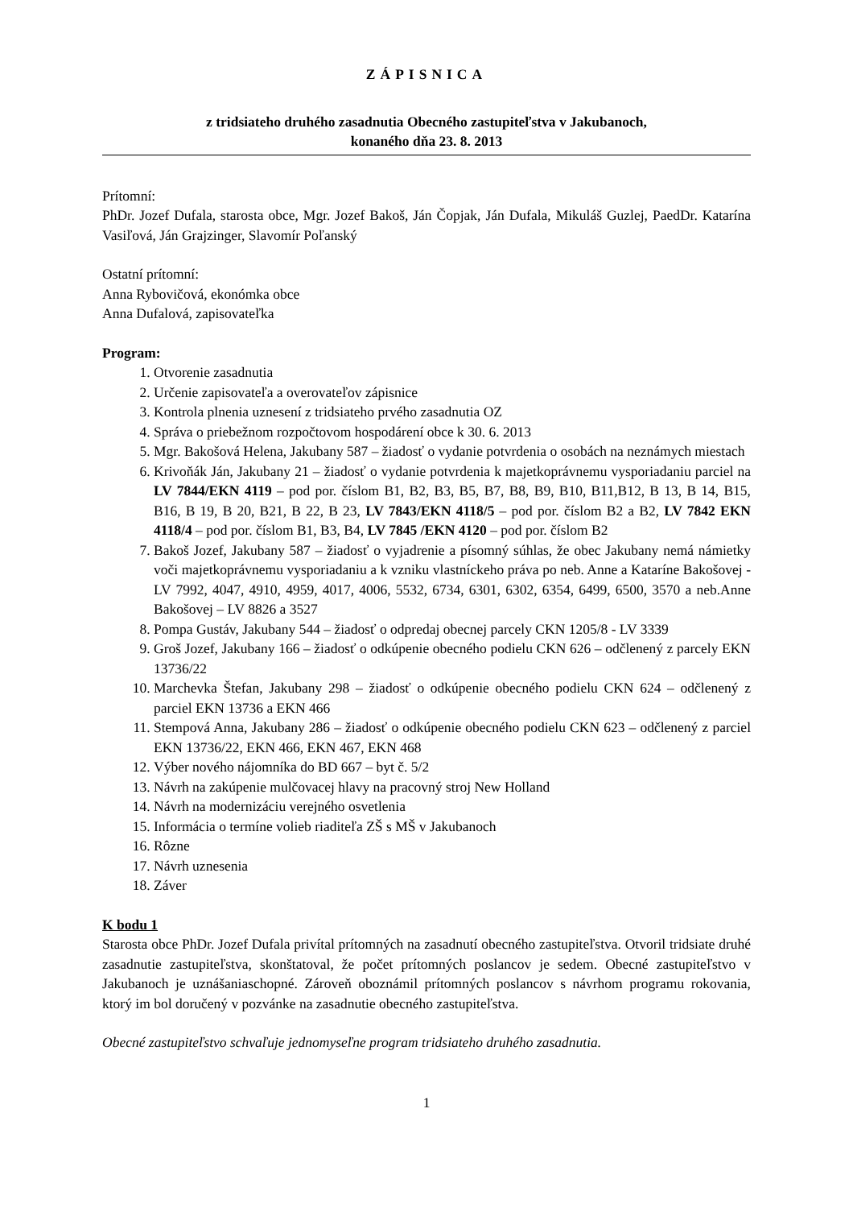ZÁPISNICA
z tridsiateho druhého zasadnutia Obecného zastupiteľstva v Jakubanoch,
konaného dňa 23. 8. 2013
Prítomní:
PhDr. Jozef Dufala, starosta obce, Mgr. Jozef Bakoš, Ján Čopjak, Ján Dufala, Mikuláš Guzlej, PaedDr. Katarína Vasiľová, Ján Grajzinger, Slavomír Poľanský
Ostatní prítomní:
Anna Rybovičová, ekonómka obce
Anna Dufalová, zapisovateľka
Program:
1. Otvorenie zasadnutia
2. Určenie zapisovateľa a overovateľov zápisnice
3. Kontrola plnenia uznesení z tridsiateho prvého zasadnutia OZ
4. Správa o priebežnom rozpočtovom hospodárení obce k 30. 6. 2013
5. Mgr. Bakošová Helena, Jakubany 587 – žiadosť o vydanie potvrdenia o osobách na neznámych miestach
6. Krivoňák Ján, Jakubany 21 – žiadosť o vydanie potvrdenia k majetkoprávnemu vysporiadaniu parciel na LV 7844/EKN 4119 – pod por. číslom B1, B2, B3, B5, B7, B8, B9, B10, B11,B12, B 13, B 14, B15, B16, B 19, B 20, B21, B 22, B 23, LV 7843/EKN 4118/5 – pod por. číslom B2 a B2, LV 7842 EKN 4118/4 – pod por. číslom B1, B3, B4, LV 7845 /EKN 4120 – pod por. číslom B2
7. Bakoš Jozef, Jakubany 587 – žiadosť o vyjadrenie a písomný súhlas, že obec Jakubany nemá námietky voči majetkoprávnemu vysporiadaniu a k vzniku vlastníckeho práva po neb. Anne a Kataríne Bakošovej - LV 7992, 4047, 4910, 4959, 4017, 4006, 5532, 6734, 6301, 6302, 6354, 6499, 6500, 3570 a neb.Anne Bakošovej – LV 8826 a 3527
8. Pompa Gustáv, Jakubany 544 – žiadosť o odpredaj obecnej parcely CKN 1205/8 - LV 3339
9. Groš Jozef, Jakubany 166 – žiadosť o odkúpenie obecného podielu CKN 626 – odčlenený z parcely EKN 13736/22
10. Marchevka Štefan, Jakubany 298 – žiadosť o odkúpenie obecného podielu CKN 624 – odčlenený z parciel EKN 13736 a EKN 466
11. Stempová Anna, Jakubany 286 – žiadosť o odkúpenie obecného podielu CKN 623 – odčlenený z parciel EKN 13736/22, EKN 466, EKN 467, EKN 468
12. Výber nového nájomníka do BD 667 – byt č. 5/2
13. Návrh na zakúpenie mulčovacej hlavy na pracovný stroj New Holland
14. Návrh na modernizáciu verejného osvetlenia
15. Informácia o termíne volieb riaditeľa ZŠ s MŠ v Jakubanoch
16. Rôzne
17. Návrh uznesenia
18. Záver
K bodu 1
Starosta obce PhDr. Jozef Dufala privítal prítomných na zasadnutí obecného zastupiteľstva. Otvoril tridsiate druhé zasadnutie zastupiteľstva, skonštatoval, že počet prítomných poslancov je sedem. Obecné zastupiteľstvo v Jakubanoch je uznášaniaschopné. Zároveň oboznámil prítomných poslancov s návrhom programu rokovania, ktorý im bol doručený v pozvánke na zasadnutie obecného zastupiteľstva.
Obecné zastupiteľstvo schvaľuje jednomyseľne program tridsiateho druhého zasadnutia.
1